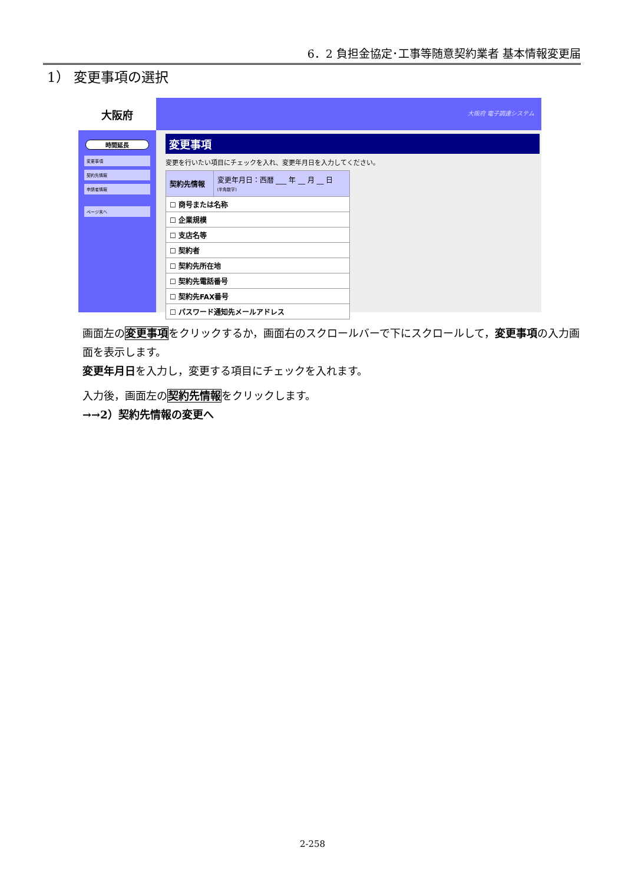6．2 負担金協定･工事等随意契約業者 基本情報変更届
1） 変更事項の選択
大阪府
時間延長
変更事項
契約先情報
申請者情報
ページ末へ
大阪府 電子調達システム
変更事項
変更を行いたい項目にチェックを入れ、変更年月日を入力してください。
| 契約先情報 | 変更年月日：西暦 ___ 年 __ 月 __ 日 (半角数字) |
| --- | --- |
| ☐ 商号または名称 | |
| ☐ 企業規模 | |
| ☐ 支店名等 | |
| ☐ 契約者 | |
| ☐ 契約先所在地 | |
| ☐ 契約先電話番号 | |
| ☐ 契約先FAX番号 | |
| ☐ パスワード通知先メールアドレス | |
画面左の変更事項をクリックするか，画面右のスクロールバーで下にスクロールして，変更事項の入力画面を表示します。
変更年月日を入力し，変更する項目にチェックを入れます。
入力後，画面左の契約先情報をクリックします。
→→2）契約先情報の変更へ
2-258